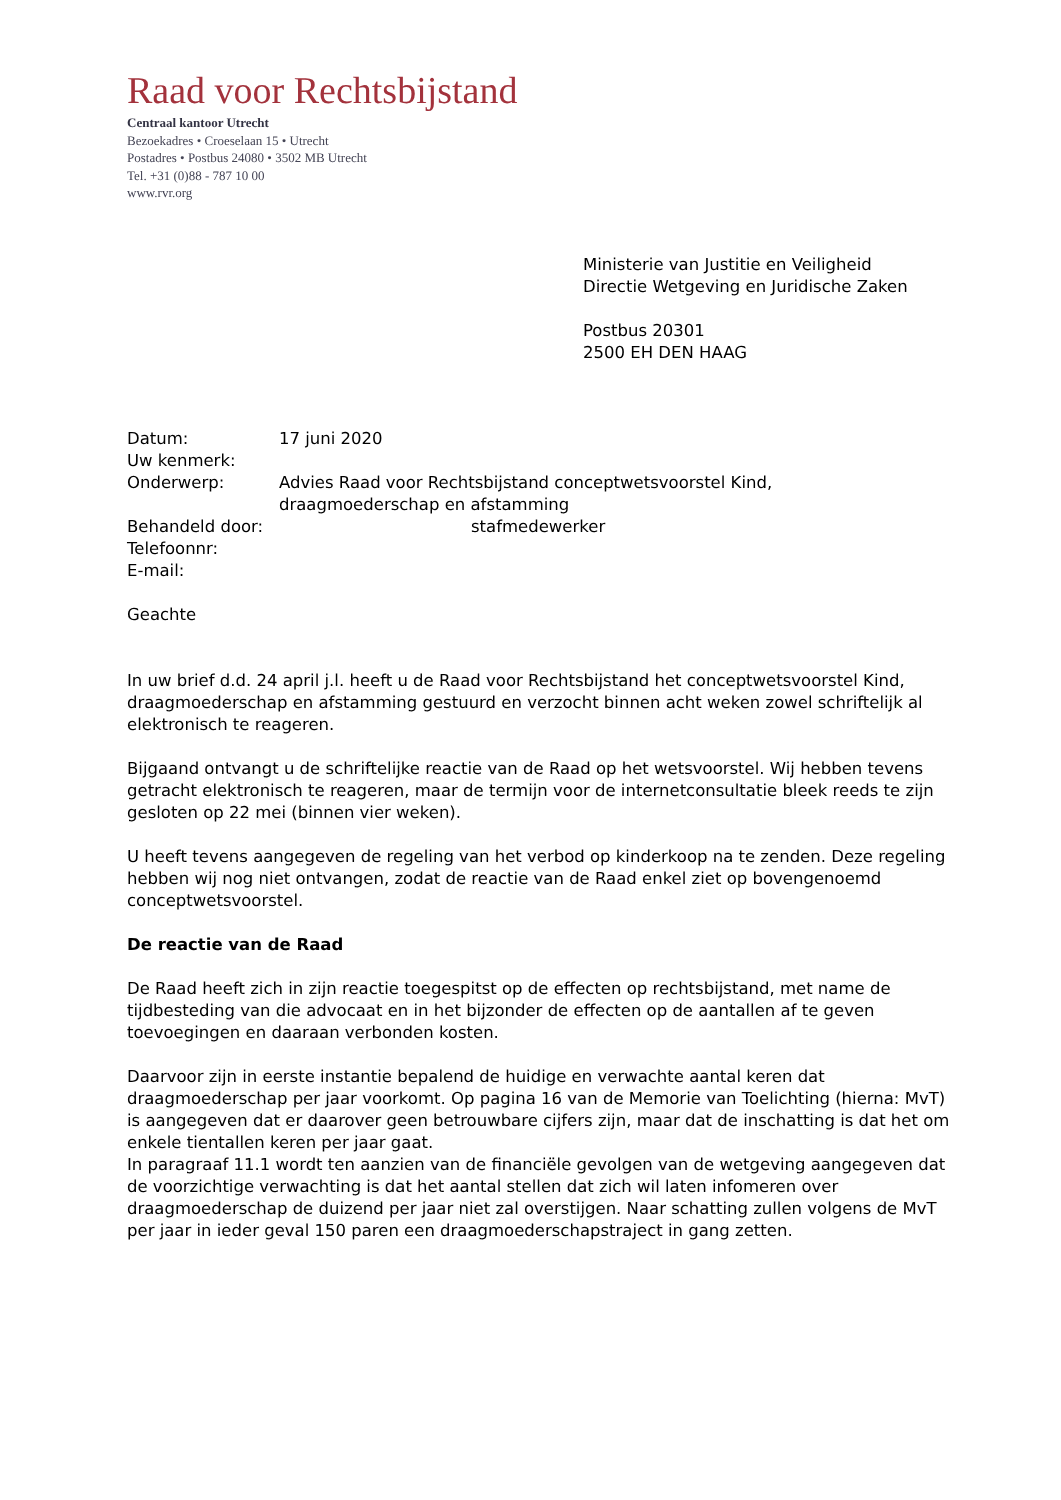Raad voor Rechtsbijstand
Centraal kantoor Utrecht
Bezoekadres • Croeselaan 15 • Utrecht
Postadres • Postbus 24080 • 3502 MB Utrecht
Tel. +31 (0)88 - 787 10 00
www.rvr.org
Ministerie van Justitie en Veiligheid
Directie Wetgeving en Juridische Zaken
Postbus 20301
2500 EH DEN HAAG
| Datum: | 17 juni 2020 |
| Uw kenmerk: | |
| Onderwerp: | Advies Raad voor Rechtsbijstand conceptwetsvoorstel Kind, draagmoederschap en afstamming |
| Behandeld door: | stafmedewerker |
| Telefoonnr: | |
| E-mail: | |
Geachte
In uw brief d.d. 24 april j.l. heeft u de Raad voor Rechtsbijstand het conceptwetsvoorstel Kind, draagmoederschap en afstamming gestuurd en verzocht binnen acht weken zowel schriftelijk al elektronisch te reageren.
Bijgaand ontvangt u de schriftelijke reactie van de Raad op het wetsvoorstel. Wij hebben tevens getracht elektronisch te reageren, maar de termijn voor de internetconsultatie bleek reeds te zijn gesloten op 22 mei (binnen vier weken).
U heeft tevens aangegeven de regeling van het verbod op kinderkoop na te zenden. Deze regeling hebben wij nog niet ontvangen, zodat de reactie van de Raad enkel ziet op bovengenoemd conceptwetsvoorstel.
De reactie van de Raad
De Raad heeft zich in zijn reactie toegespitst op de effecten op rechtsbijstand, met name de tijdbesteding van die advocaat en in het bijzonder de effecten op de aantallen af te geven toevoegingen en daaraan verbonden kosten.
Daarvoor zijn in eerste instantie bepalend de huidige en verwachte aantal keren dat draagmoederschap per jaar voorkomt. Op pagina 16 van de Memorie van Toelichting (hierna: MvT) is aangegeven dat er daarover geen betrouwbare cijfers zijn, maar dat de inschatting is dat het om enkele tientallen keren per jaar gaat.
In paragraaf 11.1 wordt ten aanzien van de financiële gevolgen van de wetgeving aangegeven dat de voorzichtige verwachting is dat het aantal stellen dat zich wil laten infomeren over draagmoederschap de duizend per jaar niet zal overstijgen. Naar schatting zullen volgens de MvT per jaar in ieder geval 150 paren een draagmoederschapstraject in gang zetten.